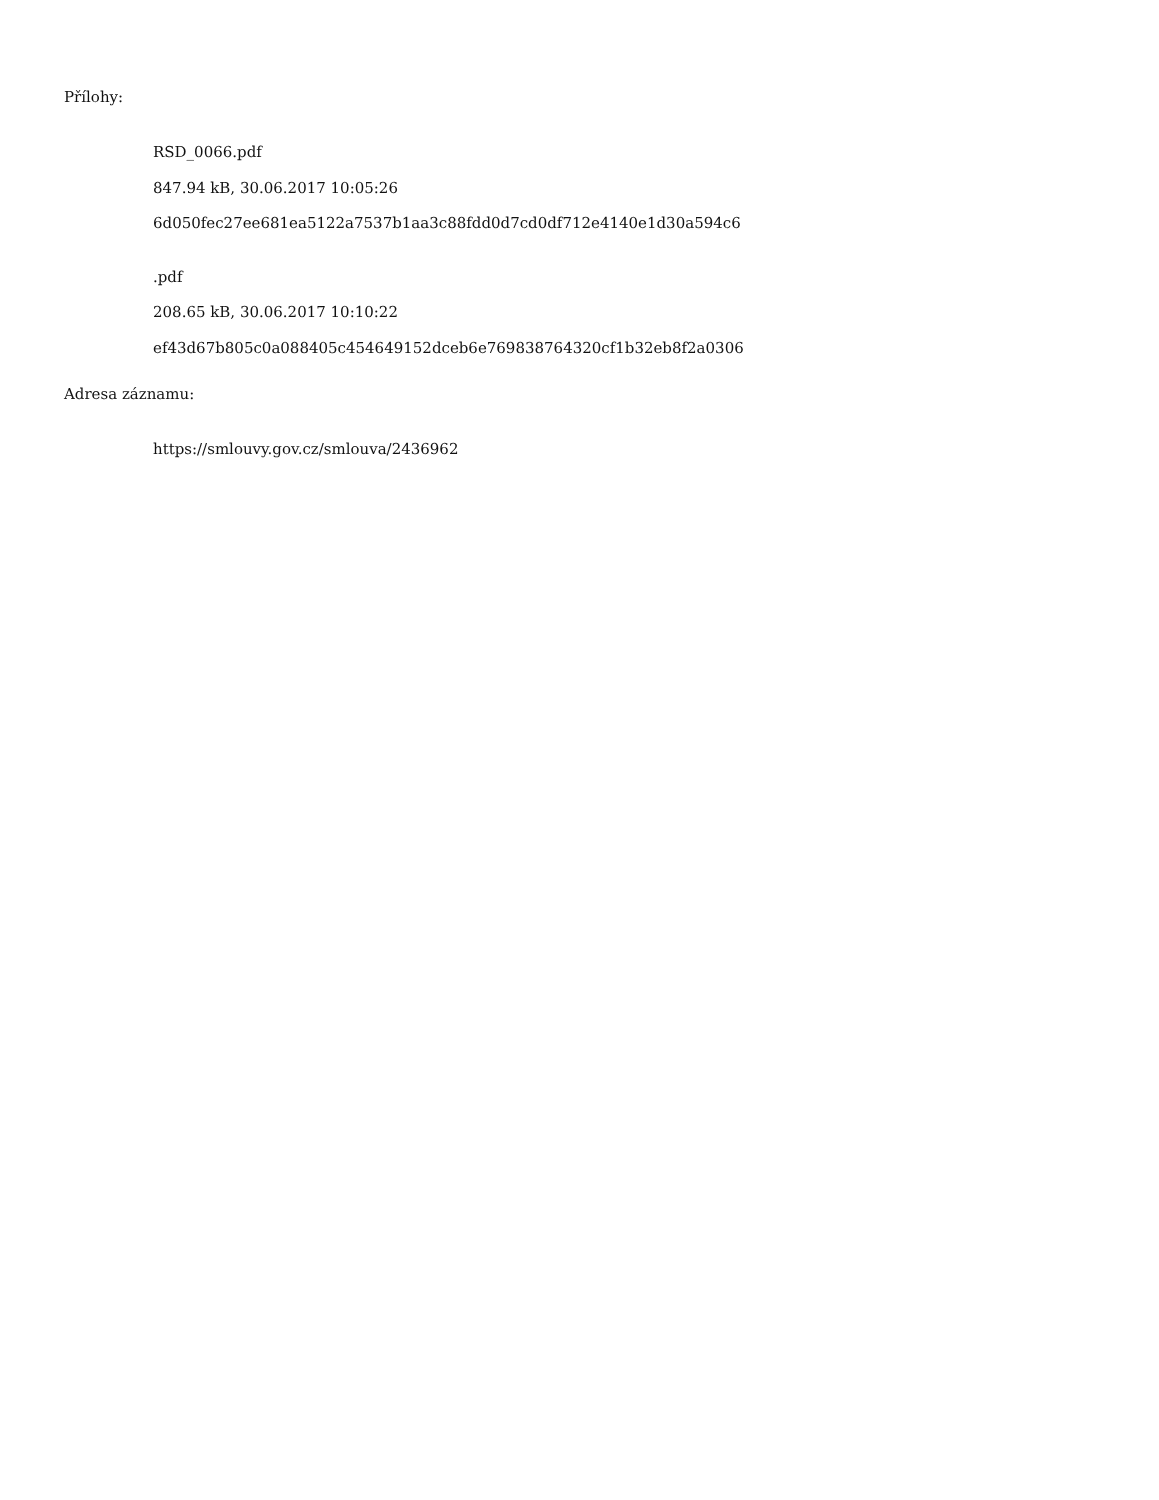Přílohy:
RSD_0066.pdf
847.94 kB, 30.06.2017 10:05:26
6d050fec27ee681ea5122a7537b1aa3c88fdd0d7cd0df712e4140e1d30a594c6
.pdf
208.65 kB, 30.06.2017 10:10:22
ef43d67b805c0a088405c454649152dceb6e769838764320cf1b32eb8f2a0306
Adresa záznamu:
https://smlouvy.gov.cz/smlouva/2436962